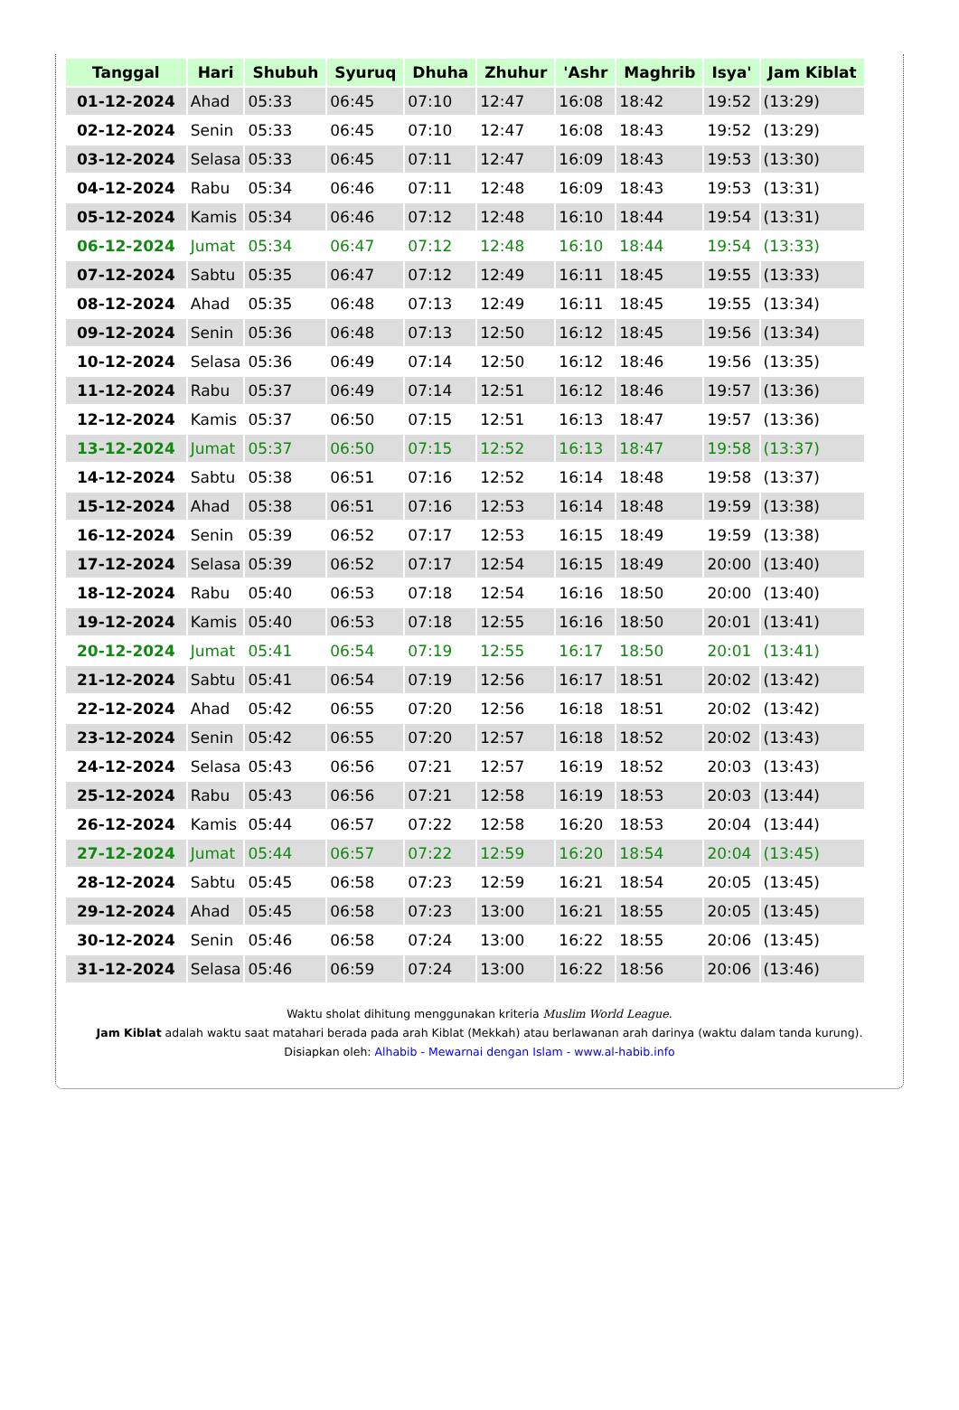| Tanggal | Hari | Shubuh | Syuruq | Dhuha | Zhuhur | 'Ashr | Maghrib | Isya' | Jam Kiblat |
| --- | --- | --- | --- | --- | --- | --- | --- | --- | --- |
| 01-12-2024 | Ahad | 05:33 | 06:45 | 07:10 | 12:47 | 16:08 | 18:42 | 19:52 | (13:29) |
| 02-12-2024 | Senin | 05:33 | 06:45 | 07:10 | 12:47 | 16:08 | 18:43 | 19:52 | (13:29) |
| 03-12-2024 | Selasa | 05:33 | 06:45 | 07:11 | 12:47 | 16:09 | 18:43 | 19:53 | (13:30) |
| 04-12-2024 | Rabu | 05:34 | 06:46 | 07:11 | 12:48 | 16:09 | 18:43 | 19:53 | (13:31) |
| 05-12-2024 | Kamis | 05:34 | 06:46 | 07:12 | 12:48 | 16:10 | 18:44 | 19:54 | (13:31) |
| 06-12-2024 | Jumat | 05:34 | 06:47 | 07:12 | 12:48 | 16:10 | 18:44 | 19:54 | (13:33) |
| 07-12-2024 | Sabtu | 05:35 | 06:47 | 07:12 | 12:49 | 16:11 | 18:45 | 19:55 | (13:33) |
| 08-12-2024 | Ahad | 05:35 | 06:48 | 07:13 | 12:49 | 16:11 | 18:45 | 19:55 | (13:34) |
| 09-12-2024 | Senin | 05:36 | 06:48 | 07:13 | 12:50 | 16:12 | 18:45 | 19:56 | (13:34) |
| 10-12-2024 | Selasa | 05:36 | 06:49 | 07:14 | 12:50 | 16:12 | 18:46 | 19:56 | (13:35) |
| 11-12-2024 | Rabu | 05:37 | 06:49 | 07:14 | 12:51 | 16:12 | 18:46 | 19:57 | (13:36) |
| 12-12-2024 | Kamis | 05:37 | 06:50 | 07:15 | 12:51 | 16:13 | 18:47 | 19:57 | (13:36) |
| 13-12-2024 | Jumat | 05:37 | 06:50 | 07:15 | 12:52 | 16:13 | 18:47 | 19:58 | (13:37) |
| 14-12-2024 | Sabtu | 05:38 | 06:51 | 07:16 | 12:52 | 16:14 | 18:48 | 19:58 | (13:37) |
| 15-12-2024 | Ahad | 05:38 | 06:51 | 07:16 | 12:53 | 16:14 | 18:48 | 19:59 | (13:38) |
| 16-12-2024 | Senin | 05:39 | 06:52 | 07:17 | 12:53 | 16:15 | 18:49 | 19:59 | (13:38) |
| 17-12-2024 | Selasa | 05:39 | 06:52 | 07:17 | 12:54 | 16:15 | 18:49 | 20:00 | (13:40) |
| 18-12-2024 | Rabu | 05:40 | 06:53 | 07:18 | 12:54 | 16:16 | 18:50 | 20:00 | (13:40) |
| 19-12-2024 | Kamis | 05:40 | 06:53 | 07:18 | 12:55 | 16:16 | 18:50 | 20:01 | (13:41) |
| 20-12-2024 | Jumat | 05:41 | 06:54 | 07:19 | 12:55 | 16:17 | 18:50 | 20:01 | (13:41) |
| 21-12-2024 | Sabtu | 05:41 | 06:54 | 07:19 | 12:56 | 16:17 | 18:51 | 20:02 | (13:42) |
| 22-12-2024 | Ahad | 05:42 | 06:55 | 07:20 | 12:56 | 16:18 | 18:51 | 20:02 | (13:42) |
| 23-12-2024 | Senin | 05:42 | 06:55 | 07:20 | 12:57 | 16:18 | 18:52 | 20:02 | (13:43) |
| 24-12-2024 | Selasa | 05:43 | 06:56 | 07:21 | 12:57 | 16:19 | 18:52 | 20:03 | (13:43) |
| 25-12-2024 | Rabu | 05:43 | 06:56 | 07:21 | 12:58 | 16:19 | 18:53 | 20:03 | (13:44) |
| 26-12-2024 | Kamis | 05:44 | 06:57 | 07:22 | 12:58 | 16:20 | 18:53 | 20:04 | (13:44) |
| 27-12-2024 | Jumat | 05:44 | 06:57 | 07:22 | 12:59 | 16:20 | 18:54 | 20:04 | (13:45) |
| 28-12-2024 | Sabtu | 05:45 | 06:58 | 07:23 | 12:59 | 16:21 | 18:54 | 20:05 | (13:45) |
| 29-12-2024 | Ahad | 05:45 | 06:58 | 07:23 | 13:00 | 16:21 | 18:55 | 20:05 | (13:45) |
| 30-12-2024 | Senin | 05:46 | 06:58 | 07:24 | 13:00 | 16:22 | 18:55 | 20:06 | (13:45) |
| 31-12-2024 | Selasa | 05:46 | 06:59 | 07:24 | 13:00 | 16:22 | 18:56 | 20:06 | (13:46) |
Waktu sholat dihitung menggunakan kriteria Muslim World League.
Jam Kiblat adalah waktu saat matahari berada pada arah Kiblat (Mekkah) atau berlawanan arah darinya (waktu dalam tanda kurung).
Disiapkan oleh: Alhabib - Mewarnai dengan Islam - www.al-habib.info